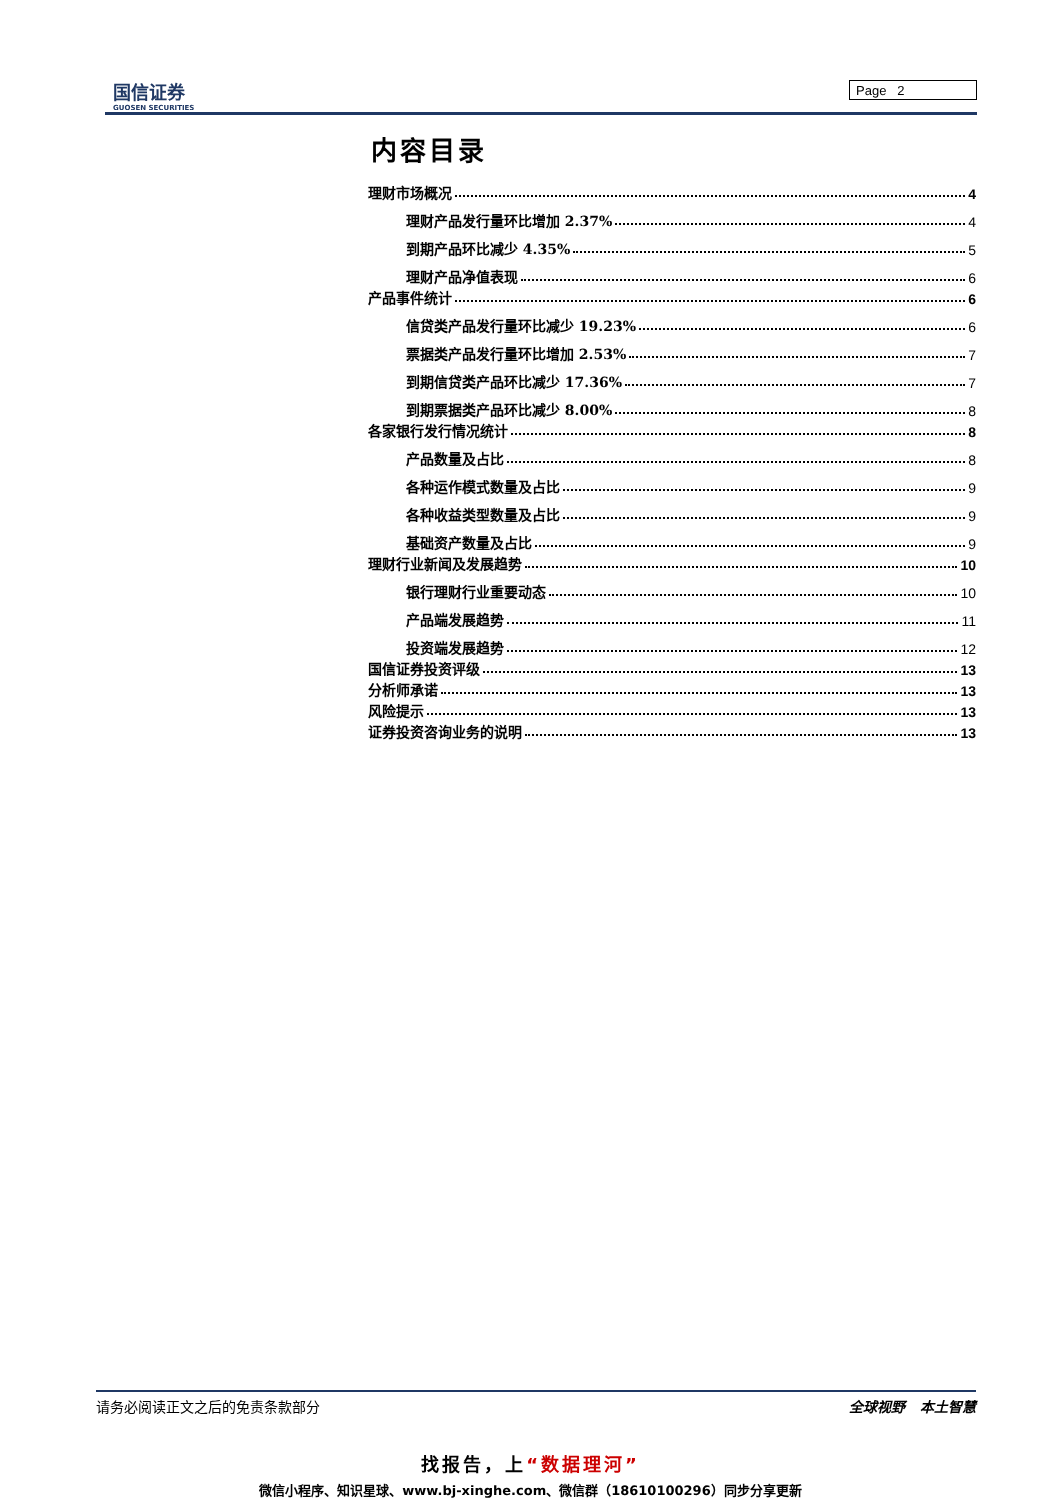国信证券
GUOSEN SECURITIES
Page 2
内容目录
理财市场概况 4
理财产品发行量环比增加 2.37% 4
到期产品环比减少 4.35% 5
理财产品净值表现 6
产品事件统计 6
信贷类产品发行量环比减少 19.23% 6
票据类产品发行量环比增加 2.53% 7
到期信贷类产品环比减少 17.36% 7
到期票据类产品环比减少 8.00% 8
各家银行发行情况统计 8
产品数量及占比 8
各种运作模式数量及占比 9
各种收益类型数量及占比 9
基础资产数量及占比 9
理财行业新闻及发展趋势 10
银行理财行业重要动态 10
产品端发展趋势 11
投资端发展趋势 12
国信证券投资评级 13
分析师承诺 13
风险提示 13
证券投资咨询业务的说明 13
请务必阅读正文之后的免责条款部分 全球视野 本土智慧
找报告，上“数据理河”
微信小程序、知识星球、www.bj-xinghe.com、微信群（18610100296）同步分享更新